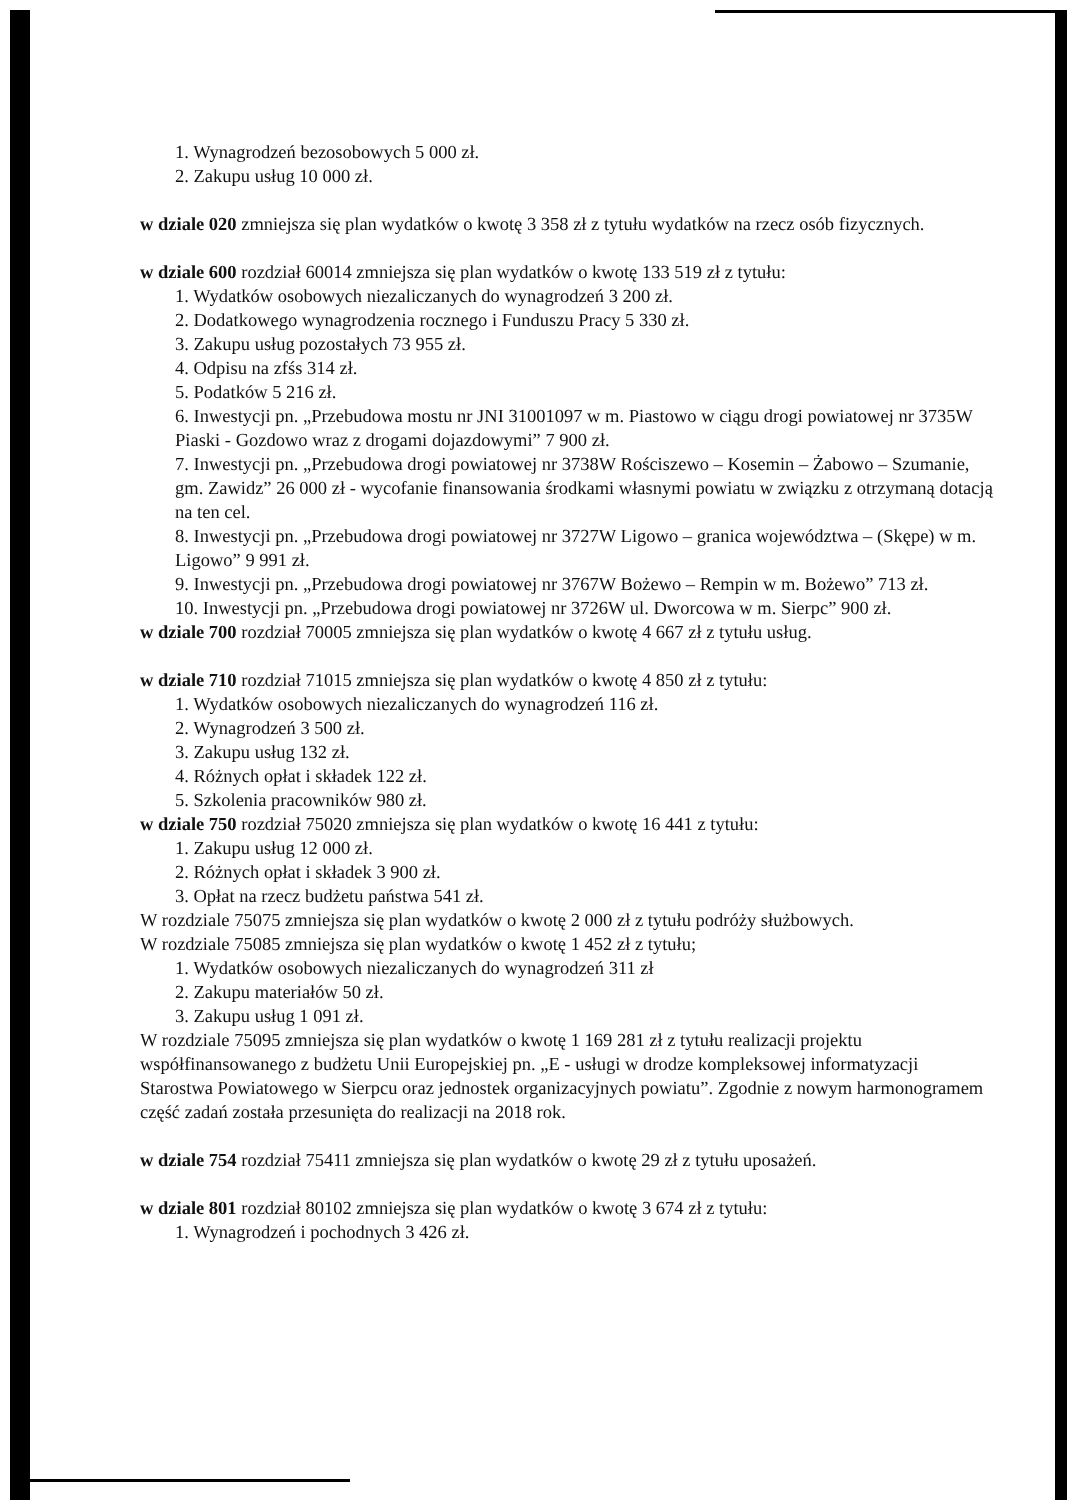1. Wynagrodzeń bezosobowych 5 000 zł.
2. Zakupu usług 10 000 zł.
w dziale 020 zmniejsza się plan wydatków o kwotę 3 358 zł z tytułu wydatków na rzecz osób fizycznych.
w dziale 600 rozdział 60014 zmniejsza się plan wydatków o kwotę 133 519 zł z tytułu:
1. Wydatków osobowych niezaliczanych do wynagrodzeń 3 200 zł.
2. Dodatkowego wynagrodzenia rocznego i Funduszu Pracy 5 330 zł.
3. Zakupu usług pozostałych 73 955 zł.
4. Odpisu na zfśs 314 zł.
5. Podatków 5 216 zł.
6. Inwestycji pn. „Przebudowa mostu nr JNI 31001097 w m. Piastowo w ciągu drogi powiatowej nr 3735W Piaski - Gozdowo wraz z drogami dojazdowymi” 7 900 zł.
7. Inwestycji pn. „Przebudowa drogi powiatowej nr 3738W Rościszewo – Kosemin – Żabowo – Szumanie, gm. Zawidz” 26 000 zł - wycofanie finansowania środkami własnymi powiatu w związku z otrzymaną dotacją na ten cel.
8. Inwestycji pn. „Przebudowa drogi powiatowej nr 3727W Ligowo – granica województwa – (Skępe) w m. Ligowo” 9 991 zł.
9. Inwestycji pn. „Przebudowa drogi powiatowej nr 3767W Bożewo – Rempin w m. Bożewo” 713 zł.
10. Inwestycji pn. „Przebudowa drogi powiatowej nr 3726W ul. Dworcowa w m. Sierpc” 900 zł.
w dziale 700 rozdział 70005 zmniejsza się plan wydatków o kwotę 4 667 zł z tytułu usług.
w dziale 710 rozdział 71015 zmniejsza się plan wydatków o kwotę 4 850 zł z tytułu:
1. Wydatków osobowych niezaliczanych do wynagrodzeń 116 zł.
2. Wynagrodzeń 3 500 zł.
3. Zakupu usług 132 zł.
4. Różnych opłat i składek 122 zł.
5. Szkolenia pracowników 980 zł.
w dziale 750 rozdział 75020 zmniejsza się plan wydatków o kwotę 16 441 z tytułu:
1. Zakupu usług 12 000 zł.
2. Różnych opłat i składek 3 900 zł.
3. Opłat na rzecz budżetu państwa 541 zł.
W rozdziale 75075 zmniejsza się plan wydatków o kwotę 2 000 zł z tytułu podróży służbowych.
W rozdziale 75085 zmniejsza się plan wydatków o kwotę 1 452 zł z tytułu;
1. Wydatków osobowych niezaliczanych do wynagrodzeń 311 zł
2. Zakupu materiałów 50 zł.
3. Zakupu usług 1 091 zł.
W rozdziale 75095 zmniejsza się plan wydatków o kwotę 1 169 281 zł z tytułu realizacji projektu współfinansowanego z budżetu Unii Europejskiej pn. „E - usługi w drodze kompleksowej informatyzacji Starostwa Powiatowego w Sierpcu oraz jednostek organizacyjnych powiatu”. Zgodnie z nowym harmonogramem część zadań została przesunięta do realizacji na 2018 rok.
w dziale 754 rozdział 75411 zmniejsza się plan wydatków o kwotę 29 zł z tytułu uposażeń.
w dziale 801 rozdział 80102 zmniejsza się plan wydatków o kwotę 3 674 zł z tytułu:
1. Wynagrodzeń i pochodnych 3 426 zł.